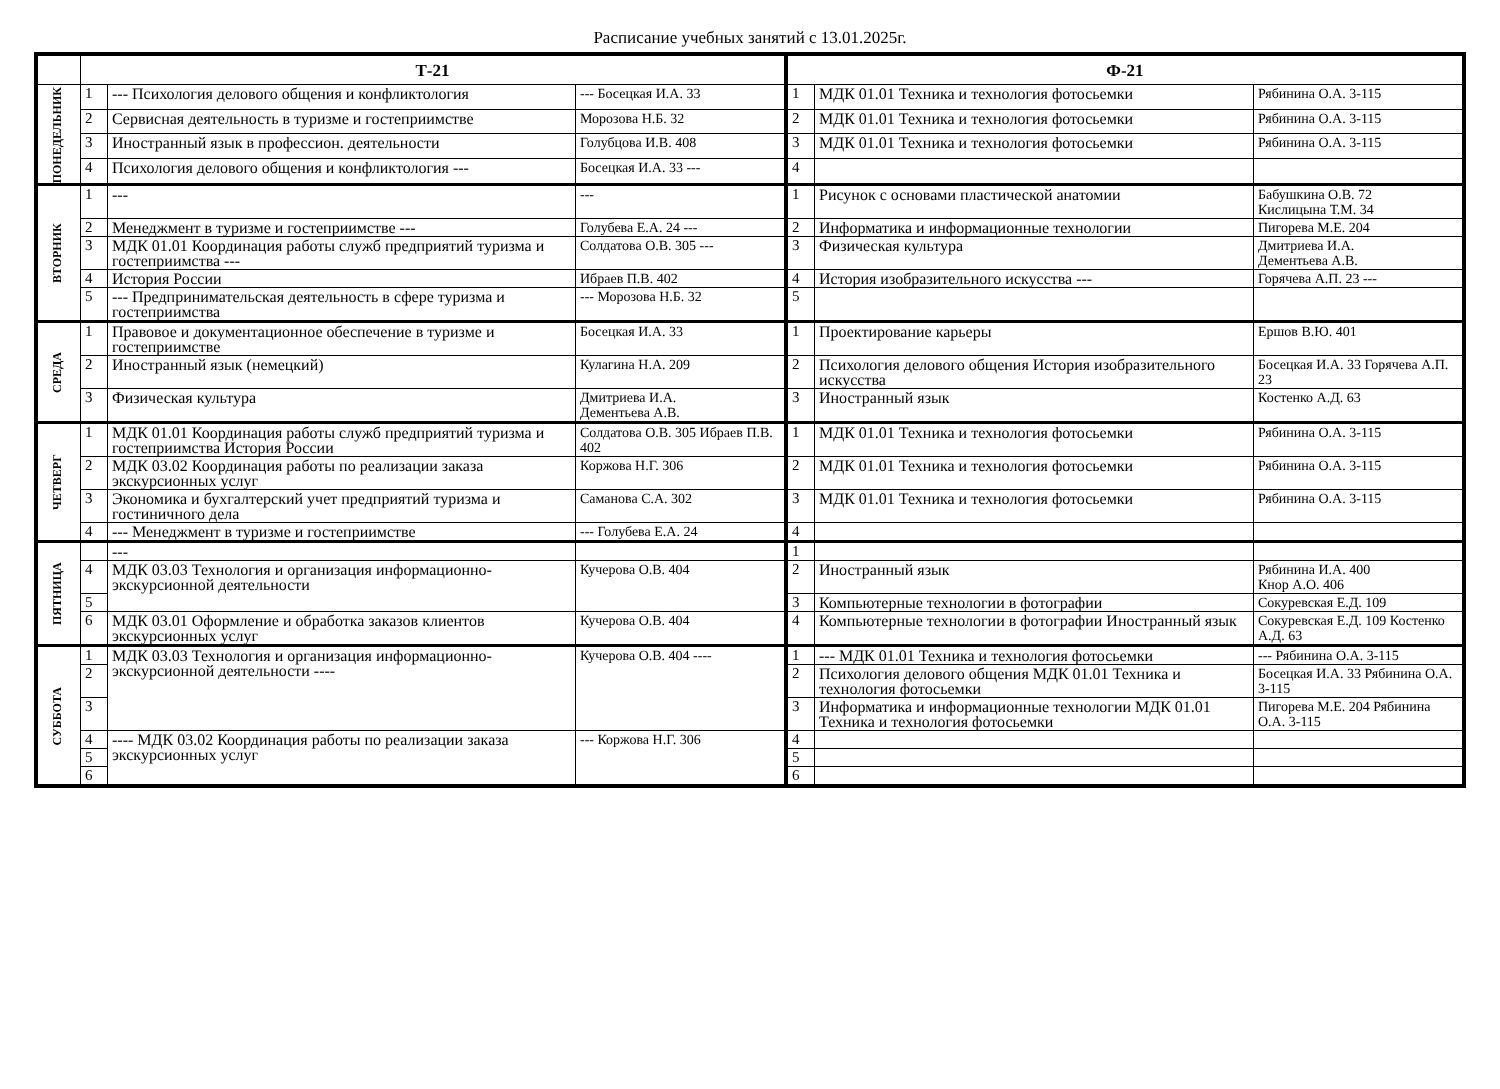Расписание учебных занятий с 13.01.2025г.
| | Т-21 | | | Ф-21 | | |
| --- | --- | --- | --- | --- | --- | --- |
| ПОНЕДЕЛЬНИК | 1 | --- Психология делового общения и конфликтология | --- Босецкая И.А. 33 | 1 | МДК 01.01 Техника и технология фотосьемки | Рябинина О.А. 3-115 |
| | 2 | Сервисная деятельность в туризме и гостеприимстве | Морозова Н.Б. 32 | 2 | МДК 01.01 Техника и технология фотосьемки | Рябинина О.А. 3-115 |
| | 3 | Иностранный язык в профессион. деятельности | Голубцова И.В. 408 | 3 | МДК 01.01 Техника и технология фотосьемки | Рябинина О.А. 3-115 |
| | 4 | Психология делового общения и конфликтология --- | Босецкая И.А. 33 --- | 4 | | |
| ВТОРНИК | 1 | --- | --- | 1 | Рисунок с основами пластической анатомии | Бабушкина О.В. 72 Кислицына Т.М. 34 |
| | 2 | Менеджмент в туризме и гостеприимстве --- | Голубева Е.А. 24 --- | 2 | Информатика и информационные технологии | Пигорева М.Е. 204 |
| | 3 | МДК 01.01 Координация работы служб предприятий туризма и гостеприимства --- | Солдатова О.В. 305 --- | 3 | Физическая культура | Дмитриева И.А. Дементьева А.В. |
| | 4 | История России | Ибраев П.В. 402 | 4 | История изобразительного искусства --- | Горячева А.П. 23 --- |
| | 5 | --- Предпринимательская деятельность в сфере туризма и гостеприимства | --- Морозова Н.Б. 32 | 5 | | |
| СРЕДА | 1 | Правовое и документационное обеспечение в туризме и гостеприимстве | Босецкая И.А. 33 | 1 | Проектирование карьеры | Ершов В.Ю. 401 |
| | 2 | Иностранный язык (немецкий) | Кулагина Н.А. 209 | 2 | Психология делового общения История изобразительного искусства | Босецкая И.А. 33 Горячева А.П. 23 |
| | 3 | Физическая культура | Дмитриева И.А. Дементьева А.В. | 3 | Иностранный язык | Костенко А.Д. 63 |
| ЧЕТВЕРГ | 1 | МДК 01.01 Координация работы служб предприятий туризма и гостеприимства История России | Солдатова О.В. 305 Ибраев П.В. 402 | 1 | МДК 01.01 Техника и технология фотосьемки | Рябинина О.А. 3-115 |
| | 2 | МДК 03.02 Координация работы по реализации заказа экскурсионных услуг | Коржова Н.Г. 306 | 2 | МДК 01.01 Техника и технология фотосьемки | Рябинина О.А. 3-115 |
| | 3 | Экономика и бухгалтерский учет предприятий туризма и гостиничного дела | Саманова С.А. 302 | 3 | МДК 01.01 Техника и технология фотосьемки | Рябинина О.А. 3-115 |
| | 4 | --- Менеджмент в туризме и гостеприимстве | --- Голубева Е.А. 24 | 4 | | |
| ПЯТНИЦА | | --- | | 1 | | |
| | 4 | МДК 03.03 Технология и организация информационно-экскурсионной деятельности | Кучерова О.В. 404 | 2 | Иностранный язык | Рябинина И.А. 400 Кнор А.О. 406 |
| | 5 | | | 3 | Компьютерные технологии в фотографии | Сокуревская Е.Д. 109 |
| | 6 | МДК 03.01 Оформление и обработка заказов клиентов экскурсионных услуг | Кучерова О.В. 404 | 4 | Компьютерные технологии в фотографии Иностранный язык | Сокуревская Е.Д. 109 Костенко А.Д. 63 |
| СУББОТА | 1 | МДК 03.03 Технология и организация информационно-экскурсионной деятельности ---- | Кучерова О.В. 404 ---- | 1 | --- МДК 01.01 Техника и технология фотосьемки | --- Рябинина О.А. 3-115 |
| | 2 | | | 2 | Психология делового общения МДК 01.01 Техника и технология фотосьемки | Босецкая И.А. 33 Рябинина О.А. 3-115 |
| | 3 | | | 3 | Информатика и информационные технологии МДК 01.01 Техника и технология фотосьемки | Пигорева М.Е. 204 Рябинина О.А. 3-115 |
| | 4 | ---- МДК 03.02 Координация работы по реализации заказа экскурсионных услуг | --- Коржова Н.Г. 306 | 4 | | |
| | 5 | | | 5 | | |
| | 6 | | | 6 | | |